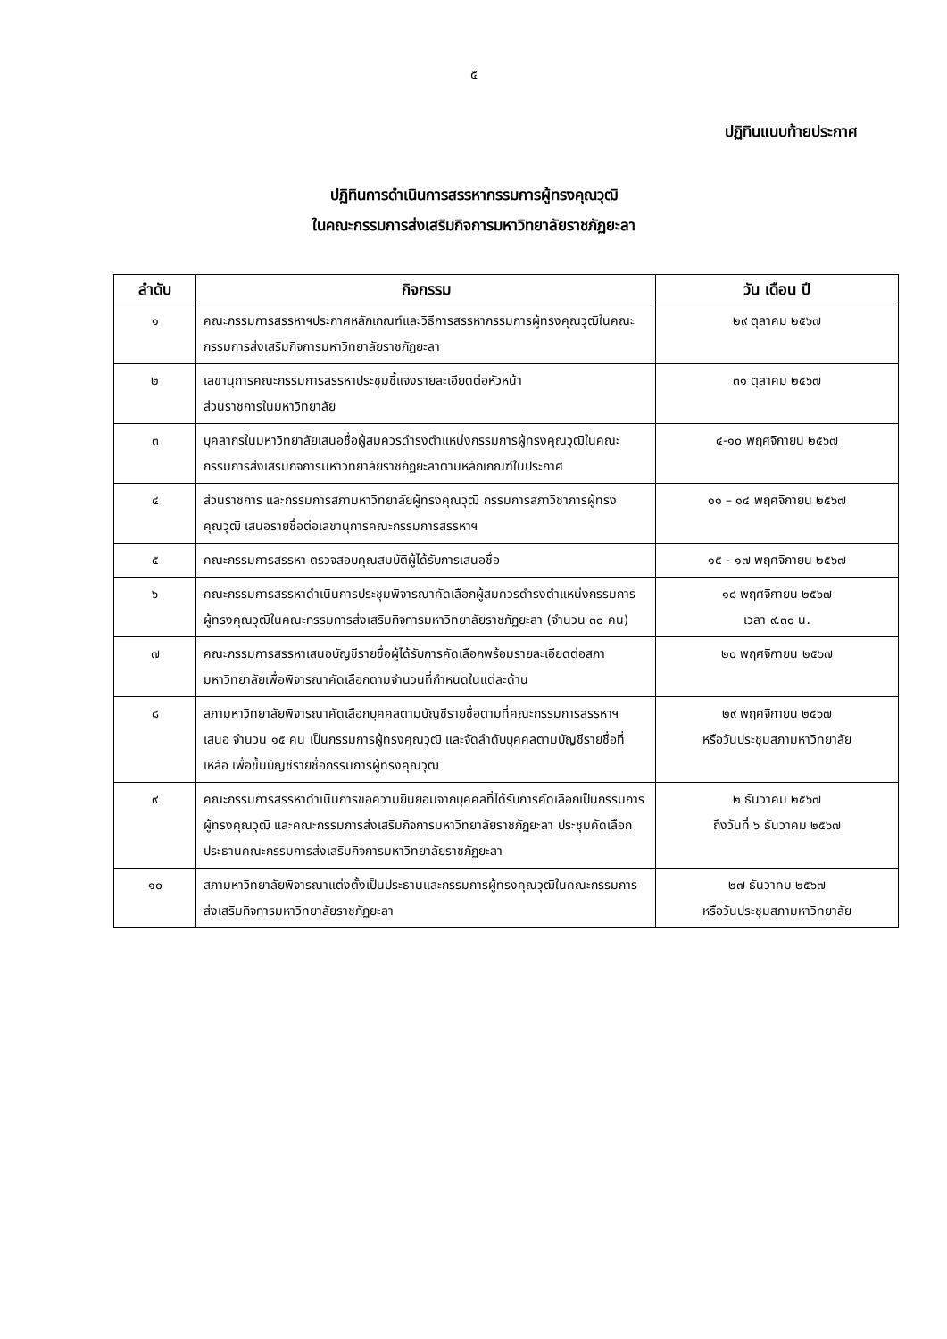๕
ปฏิทินแนบท้ายประกาศ
ปฏิทินการดำเนินการสรรหากรรมการผู้ทรงคุณวุฒิ
ในคณะกรรมการส่งเสริมกิจการมหาวิทยาลัยราชภัฏยะลา
| ลำดับ | กิจกรรม | วัน เดือน ปี |
| --- | --- | --- |
| ๑ | คณะกรรมการสรรหาฯประกาศหลักเกณฑ์และวิธีการสรรหากรรมการผู้ทรงคุณวุฒิในคณะกรรมการส่งเสริมกิจการมหาวิทยาลัยราชภัฏยะลา | ๒๙ ตุลาคม ๒๕๖๗ |
| ๒ | เลขานุการคณะกรรมการสรรหาประชุมชี้แจงรายละเอียดต่อหัวหน้า ส่วนราชการในมหาวิทยาลัย | ๓๑ ตุลาคม ๒๕๖๗ |
| ๓ | บุคลากรในมหาวิทยาลัยเสนอชื่อผู้สมควรดำรงตำแหน่งกรรมการผู้ทรงคุณวุฒิในคณะกรรมการส่งเสริมกิจการมหาวิทยาลัยราชภัฏยะลาตามหลักเกณฑ์ในประกาศ | ๔-๑๐ พฤศจิกายน ๒๕๖๗ |
| ๔ | ส่วนราชการ และกรรมการสภามหาวิทยาลัยผู้ทรงคุณวุฒิ กรรมการสภาวิชาการผู้ทรงคุณวุฒิ เสนอรายชื่อต่อเลขานุการคณะกรรมการสรรหาฯ | ๑๑ – ๑๔ พฤศจิกายน ๒๕๖๗ |
| ๕ | คณะกรรมการสรรหา ตรวจสอบคุณสมบัติผู้ได้รับการเสนอชื่อ | ๑๕ - ๑๗ พฤศจิกายน ๒๕๖๗ |
| ๖ | คณะกรรมการสรรหาดำเนินการประชุมพิจารณาคัดเลือกผู้สมควรดำรงตำแหน่งกรรมการผู้ทรงคุณวุฒิในคณะกรรมการส่งเสริมกิจการมหาวิทยาลัยราชภัฏยะลา (จำนวน ๓๐ คน) | ๑๘ พฤศจิกายน ๒๕๖๗ เวลา ๙.๓๐ น. |
| ๗ | คณะกรรมการสรรหาเสนอบัญชีรายชื่อผู้ได้รับการคัดเลือกพร้อมรายละเอียดต่อสภามหาวิทยาลัยเพื่อพิจารณาคัดเลือกตามจำนวนที่กำหนดในแต่ละด้าน | ๒๐ พฤศจิกายน ๒๕๖๗ |
| ๘ | สภามหาวิทยาลัยพิจารณาคัดเลือกบุคคลตามบัญชีรายชื่อตามที่คณะกรรมการสรรหาฯ เสนอ จำนวน ๑๕ คน เป็นกรรมการผู้ทรงคุณวุฒิ และจัดลำดับบุคคลตามบัญชีรายชื่อที่เหลือ เพื่อขึ้นบัญชีรายชื่อกรรมการผู้ทรงคุณวุฒิ | ๒๙ พฤศจิกายน ๒๕๖๗ หรือวันประชุมสภามหาวิทยาลัย |
| ๙ | คณะกรรมการสรรหาดำเนินการขอความยินยอมจากบุคคลที่ได้รับการคัดเลือกเป็นกรรมการผู้ทรงคุณวุฒิ และคณะกรรมการส่งเสริมกิจการมหาวิทยาลัยราชภัฏยะลา ประชุมคัดเลือกประธานคณะกรรมการส่งเสริมกิจการมหาวิทยาลัยราชภัฏยะลา | ๒ ธันวาคม ๒๕๖๗ ถึงวันที่ ๖ ธันวาคม ๒๕๖๗ |
| ๑๐ | สภามหาวิทยาลัยพิจารณาแต่งตั้งเป็นประธานและกรรมการผู้ทรงคุณวุฒิในคณะกรรมการส่งเสริมกิจการมหาวิทยาลัยราชภัฏยะลา | ๒๗ ธันวาคม ๒๕๖๗ หรือวันประชุมสภามหาวิทยาลัย |